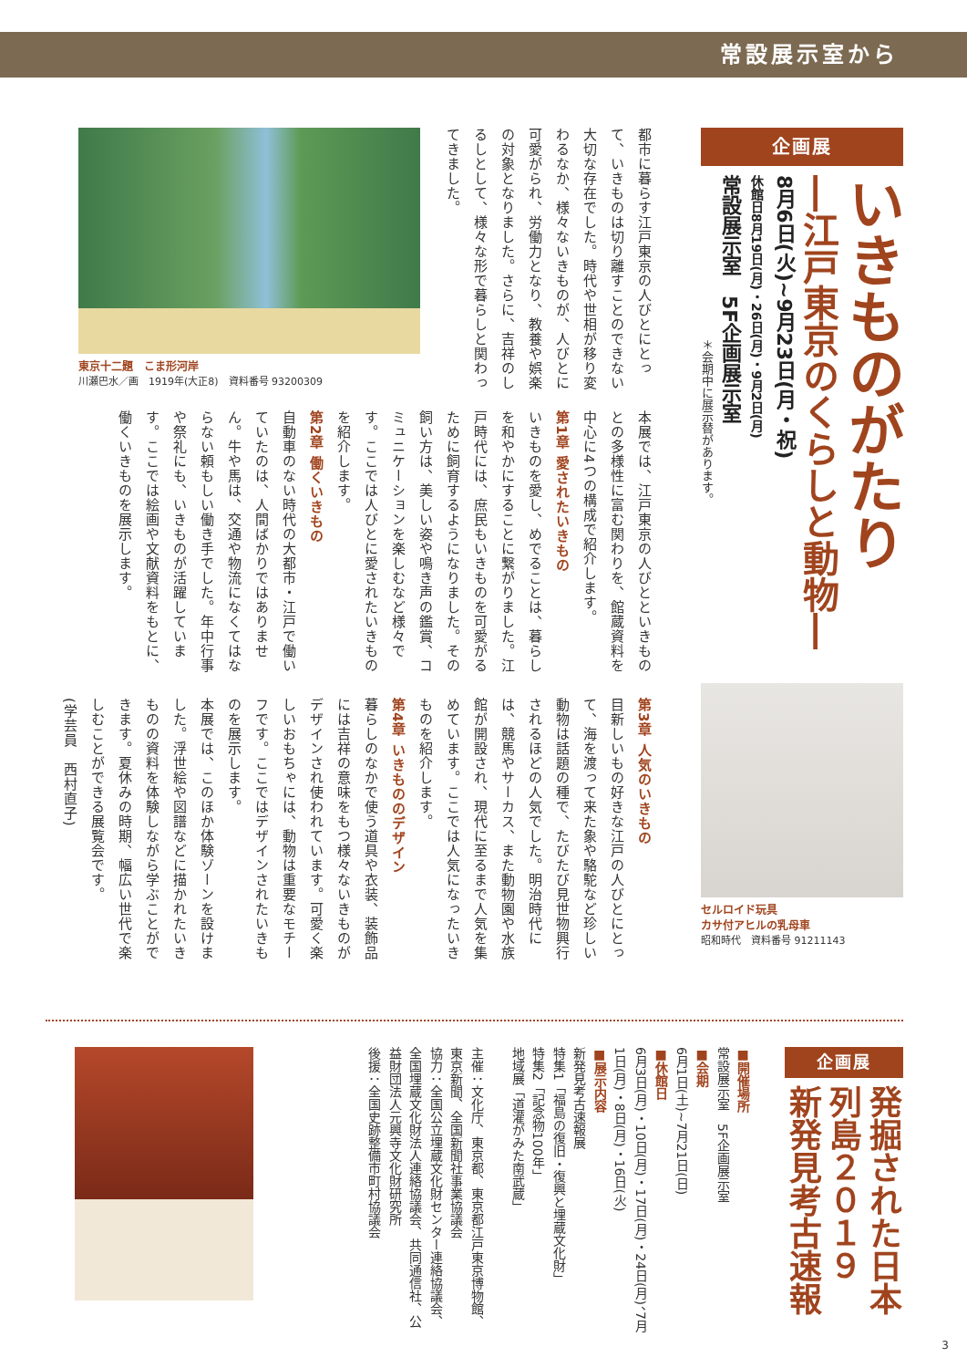常設展示室から
企画展
いきものがたり
―江戸東京のくらしと動物―
8月6日(火)~9月23日(月・祝)
休館日8月19日(月)・26日(月)・9月2日(月)
常設展示室　5F企画展示室
＊会期中に展示替があります。
セルロイド玩具
カサ付アヒルの乳母車
昭和時代　資料番号 91211143
都市に暮らす江戸東京の人びとにとって、いきものは切り離すことのできない大切な存在でした。時代や世相が移り変わるなか、様々ないきものが、人びとに可愛がられ、労働力となり、教養や娯楽の対象となりました。さらに、吉祥のしるしとして、様々な形で暮らしと関わってきました。
東京十二題　こま形河岸
川瀬巴水／画　1919年(大正8)　資料番号 93200309
本展では、江戸東京の人びとといきものとの多様性に富む関わりを、館蔵資料を中心に4つの構成で紹介します。
第1章 愛されたいきもの
いきものを愛し、めでることは、暮らしを和やかにすることに繋がりました。江戸時代には、庶民もいきものを可愛がるために飼育するようになりました。その飼い方は、美しい姿や鳴き声の鑑賞、コミュニケーションを楽しむなど様々です。ここでは人びとに愛されたいきものを紹介します。
第2章 働くいきもの
自動車のない時代の大都市・江戸で働いていたのは、人間ばかりではありません。牛や馬は、交通や物流になくてはならない頼もしい働き手でした。年中行事や祭礼にも、いきものが活躍しています。ここでは絵画や文献資料をもとに、働くいきものを展示します。
第3章 人気のいきもの
目新しいもの好きな江戸の人びとにとって、海を渡って来た象や駱駝など珍しい動物は話題の種で、たびたび見世物興行されるほどの人気でした。明治時代には、競馬やサーカス、また動物園や水族館が開設され、現代に至るまで人気を集めています。ここでは人気になったいきものを紹介します。
第4章 いきもののデザイン
暮らしのなかで使う道具や衣装、装飾品には吉祥の意味をもつ様々ないきものがデザインされ使われています。可愛く楽しいおもちゃには、動物は重要なモチーフです。ここではデザインされたいきものを展示します。
本展では、このほか体験ゾーンを設けました。浮世絵や図譜などに描かれたいきものの資料を体験しながら学ぶことができます。夏休みの時期、幅広い世代で楽しむことができる展覧会です。
(学芸員　西村直子)
企画展
発掘された日本列島２０１９
新発見考古速報
■開催場所
常設展示室　5F企画展示室
■会期
6月1日(土)~7月21日(日)
■休館日
6月3日(月)・10日(月)・17日(月)・24日(月)、7月1日(月)・8日(月)・16日(火)
■展示内容
新発見考古速報展
特集1「福島の復旧・復興と埋蔵文化財」
特集2「記念物100年」
地域展「道灌がみた南武蔵」
主催：文化庁、東京都、東京都江戸東京博物館、東京新聞、全国新聞社事業協議会
協力：全国公立埋蔵文化財センター連絡協議会、全国埋蔵文化財法人連絡協議会、共同通信社、公益財団法人元興寺文化財研究所
後援：全国史跡整備市町村協議会
3